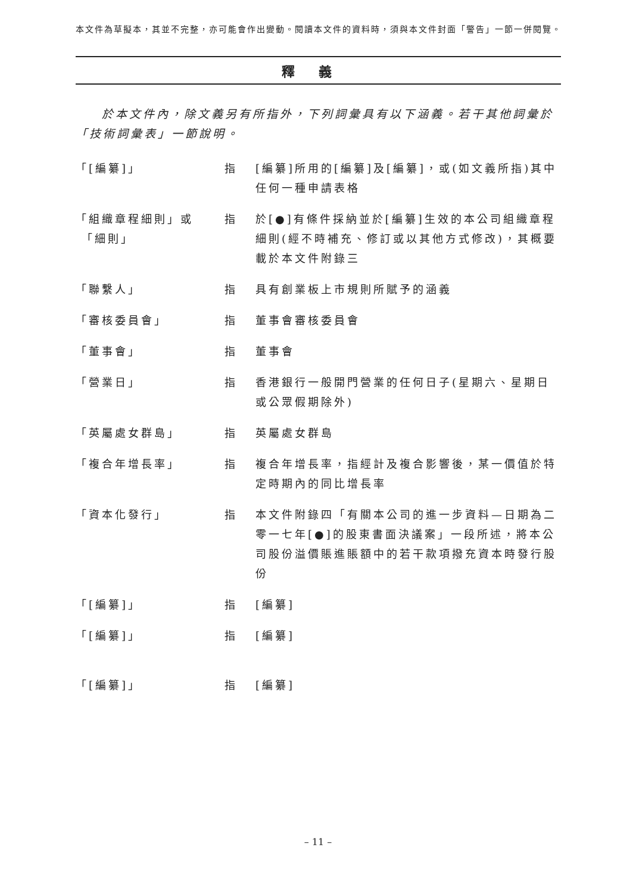本文件為草擬本，其並不完整，亦可能會作出變動。閱讀本文件的資料時，須與本文件封面「警告」一節一併閱覽。
釋義
於本文件內，除文義另有所指外，下列詞彙具有以下涵義。若干其他詞彙於「技術詞彙表」一節說明。
「[編纂]」 指 [編纂]所用的[編纂]及[編纂]，或(如文義所指)其中任何一種申請表格
「組織章程細則」或
「細則」
指 於[●]有條件採納並於[編纂]生效的本公司組織章程細則(經不時補充、修訂或以其他方式修改)，其概要載於本文件附錄三
「聯繫人」 指 具有創業板上市規則所賦予的涵義
「審核委員會」 指 董事會審核委員會
「董事會」 指 董事會
「營業日」 指 香港銀行一般開門營業的任何日子(星期六、星期日或公眾假期除外)
「英屬處女群島」 指 英屬處女群島
「複合年增長率」 指 複合年增長率，指經計及複合影響後，某一價值於特定時期內的同比增長率
「資本化發行」 指 本文件附錄四「有關本公司的進一步資料—日期為二零一七年[●]的股東書面決議案」一段所述，將本公司股份溢價賬進賬額中的若干款項撥充資本時發行股份
「[編纂]」 指 [編纂]
「[編纂]」 指 [編纂]
「[編纂]」 指 [編纂]
– 11 –